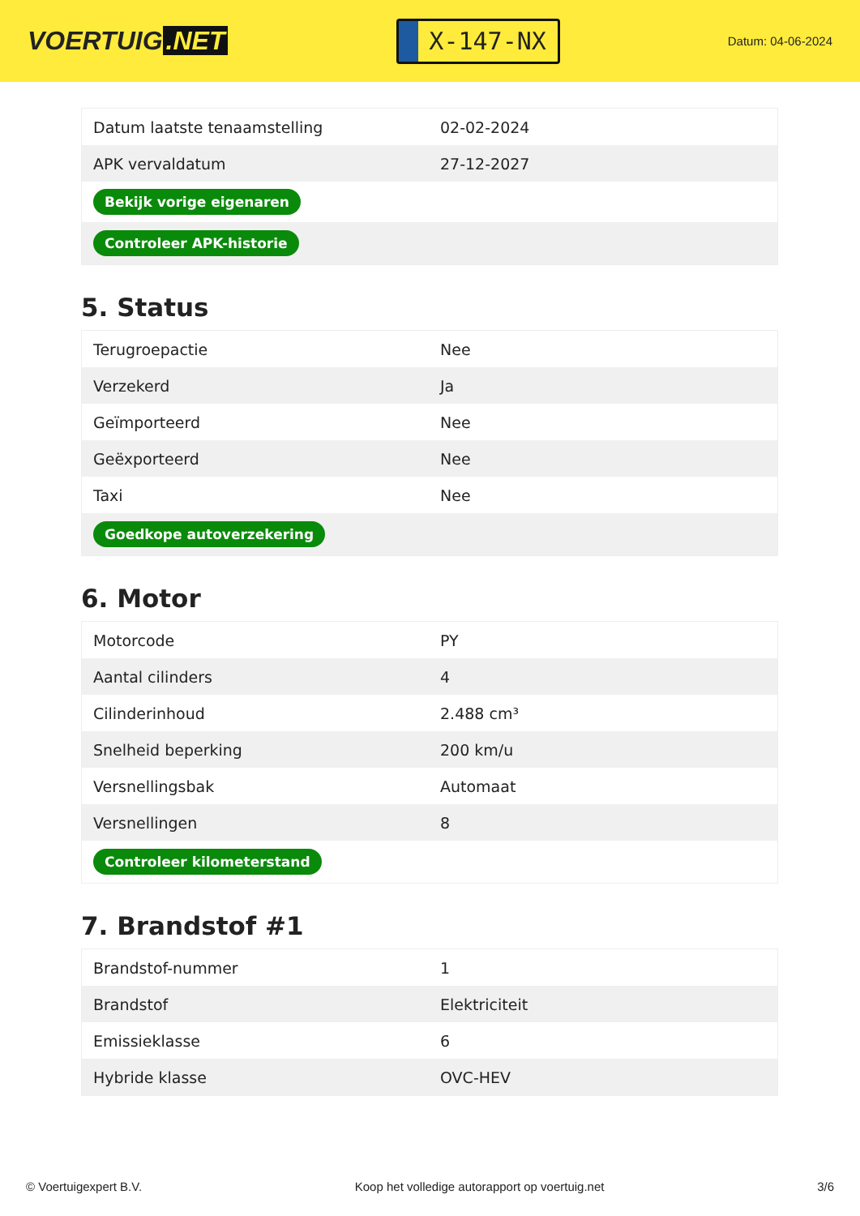VOERTUIG.NET
X-147-NX
Datum: 04-06-2024
| Datum laatste tenaamstelling | 02-02-2024 |
| APK vervaldatum | 27-12-2027 |
| Bekijk vorige eigenaren | |
| Controleer APK-historie | |
5. Status
| Terugroepactie | Nee |
| Verzekerd | Ja |
| Geïmporteerd | Nee |
| Geëxporteerd | Nee |
| Taxi | Nee |
| Goedkope autoverzekering | |
6. Motor
| Motorcode | PY |
| Aantal cilinders | 4 |
| Cilinderinhoud | 2.488 cm³ |
| Snelheid beperking | 200 km/u |
| Versnellingsbak | Automaat |
| Versnellingen | 8 |
| Controleer kilometerstand | |
7. Brandstof #1
| Brandstof-nummer | 1 |
| Brandstof | Elektriciteit |
| Emissieklasse | 6 |
| Hybride klasse | OVC-HEV |
© Voertuigexpert B.V. Koop het volledige autorapport op voertuig.net 3/6